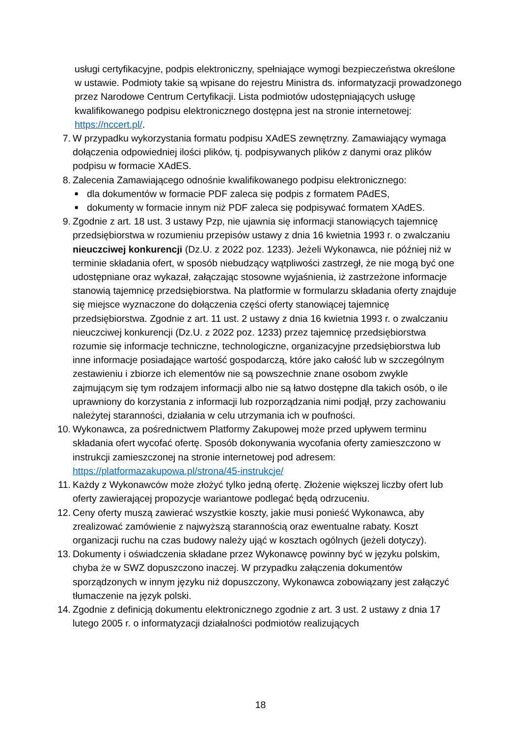usługi certyfikacyjne, podpis elektroniczny, spełniające wymogi bezpieczeństwa określone w ustawie. Podmioty takie są wpisane do rejestru Ministra ds. informatyzacji prowadzonego przez Narodowe Centrum Certyfikacji. Lista podmiotów udostępniających usługę kwalifikowanego podpisu elektronicznego dostępna jest na stronie internetowej: https://nccert.pl/.
7. W przypadku wykorzystania formatu podpisu XAdES zewnętrzny. Zamawiający wymaga dołączenia odpowiedniej ilości plików, tj. podpisywanych plików z danymi oraz plików podpisu w formacie XAdES.
8. Zalecenia Zamawiającego odnośnie kwalifikowanego podpisu elektronicznego:
■ dla dokumentów w formacie PDF zaleca się podpis z formatem PAdES,
■ dokumenty w formacie innym niż PDF zaleca się podpisywać formatem XAdES.
9. Zgodnie z art. 18 ust. 3 ustawy Pzp, nie ujawnia się informacji stanowiących tajemnicę przedsiębiorstwa w rozumieniu przepisów ustawy z dnia 16 kwietnia 1993 r. o zwalczaniu nieuczciwej konkurencji (Dz.U. z 2022 poz. 1233). Jeżeli Wykonawca, nie później niż w terminie składania ofert, w sposób niebudzący wątpliwości zastrzegł, że nie mogą być one udostępniane oraz wykazał, załączając stosowne wyjaśnienia, iż zastrzeżone informacje stanowią tajemnicę przedsiębiorstwa. Na platformie w formularzu składania oferty znajduje się miejsce wyznaczone do dołączenia części oferty stanowiącej tajemnicę przedsiębiorstwa. Zgodnie z art. 11 ust. 2 ustawy z dnia 16 kwietnia 1993 r. o zwalczaniu nieuczciwej konkurencji (Dz.U. z 2022 poz. 1233) przez tajemnicę przedsiębiorstwa rozumie się informacje techniczne, technologiczne, organizacyjne przedsiębiorstwa lub inne informacje posiadające wartość gospodarczą, które jako całość lub w szczególnym zestawieniu i zbiorze ich elementów nie są powszechnie znane osobom zwykle zajmującym się tym rodzajem informacji albo nie są łatwo dostępne dla takich osób, o ile uprawniony do korzystania z informacji lub rozporządzania nimi podjął, przy zachowaniu należytej staranności, działania w celu utrzymania ich w poufności.
10. Wykonawca, za pośrednictwem Platformy Zakupowej może przed upływem terminu składania ofert wycofać ofertę. Sposób dokonywania wycofania oferty zamieszczono w instrukcji zamieszczonej na stronie internetowej pod adresem: https://platformazakupowa.pl/strona/45-instrukcje/
11. Każdy z Wykonawców może złożyć tylko jedną ofertę. Złożenie większej liczby ofert lub oferty zawierającej propozycje wariantowe podlegać będą odrzuceniu.
12. Ceny oferty muszą zawierać wszystkie koszty, jakie musi ponieść Wykonawca, aby zrealizować zamówienie z najwyższą starannością oraz ewentualne rabaty. Koszt organizacji ruchu na czas budowy należy ująć w kosztach ogólnych (jeżeli dotyczy).
13. Dokumenty i oświadczenia składane przez Wykonawcę powinny być w języku polskim, chyba że w SWZ dopuszczono inaczej. W przypadku załączenia dokumentów sporządzonych w innym języku niż dopuszczony, Wykonawca zobowiązany jest załączyć tłumaczenie na język polski.
14. Zgodnie z definicją dokumentu elektronicznego zgodnie z art. 3 ust. 2 ustawy z dnia 17 lutego 2005 r. o informatyzacji działalności podmiotów realizujących
18